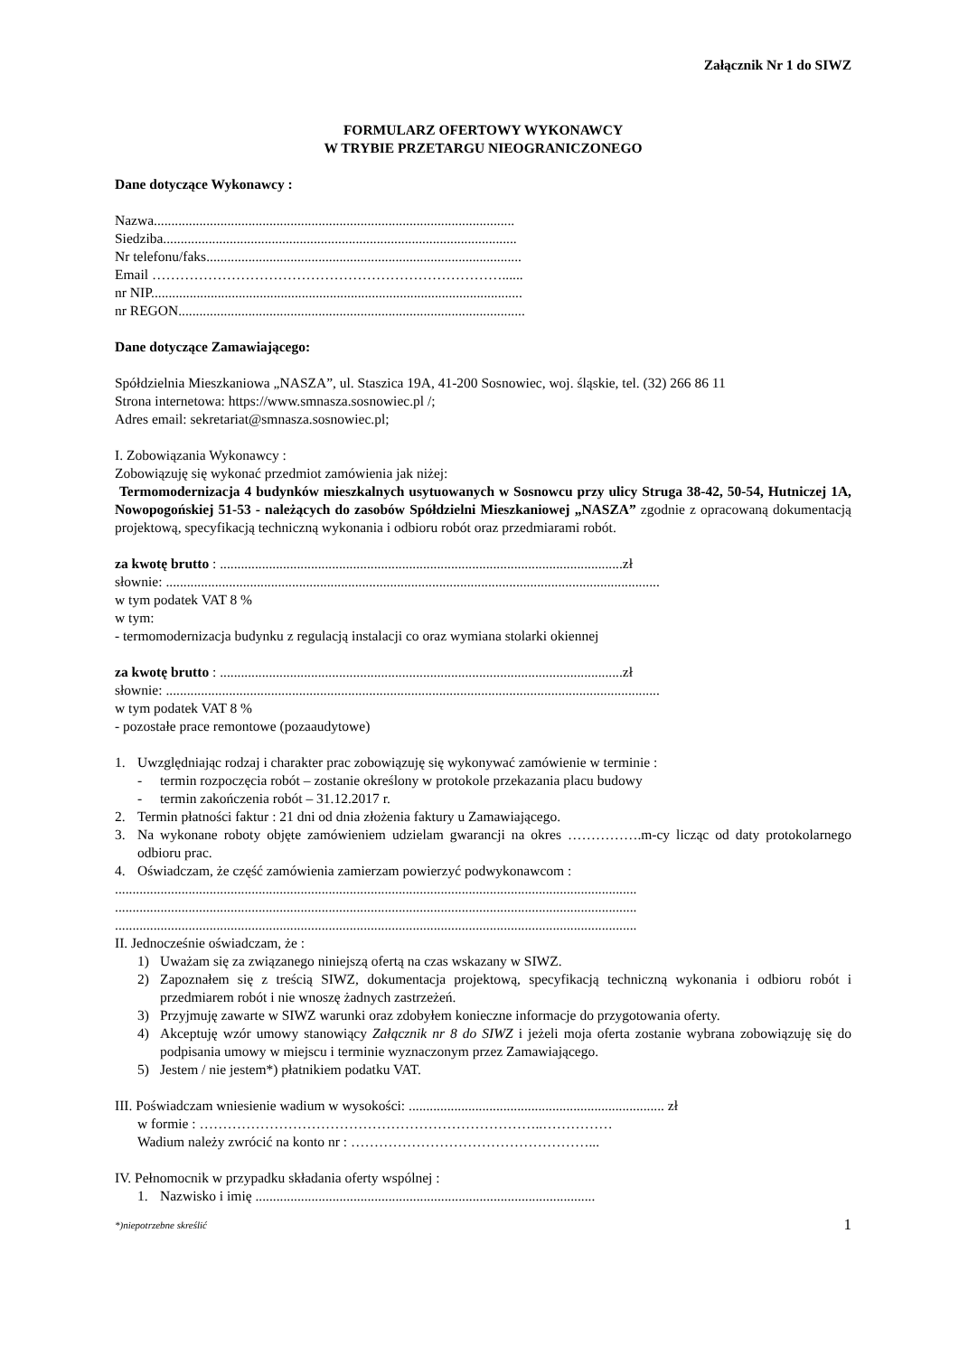Załącznik Nr 1 do SIWZ
FORMULARZ OFERTOWY WYKONAWCY
W TRYBIE PRZETARGU NIEOGRANICZONEGO
Dane dotyczące Wykonawcy :
Nazwa.......................................................................................................
Siedziba.....................................................................................................
Nr telefonu/faks..........................................................................................
Email …………………………………………………………………......
nr NIP..........................................................................................................
nr REGON...................................................................................................
Dane dotyczące Zamawiającego:
Spółdzielnia Mieszkaniowa „NASZA”, ul. Staszica 19A, 41-200 Sosnowiec, woj. śląskie, tel. (32) 266 86 11
Strona internetowa: https://www.smnasza.sosnowiec.pl /;
Adres email: sekretariat@smnasza.sosnowiec.pl;
I. Zobowiązania Wykonawcy :
Zobowiązuję się wykonać przedmiot zamówienia jak niżej:
Termomodernizacja 4 budynków mieszkalnych usytuowanych w Sosnowcu przy ulicy Struga 38-42, 50-54, Hutniczej 1A, Nowopogońskiej 51-53 - należących do zasobów Spółdzielni Mieszkaniowej „NASZA” zgodnie z opracowaną dokumentacją projektową, specyfikacją techniczną wykonania i odbioru robót oraz przedmiarami robót.
za kwotę brutto : ...................................................................................................................zł
słownie: .............................................................................................................................................
w tym podatek VAT 8 %
w tym:
- termomodernizacja budynku z regulacją instalacji co oraz wymiana stolarki okiennej
za kwotę brutto : ...................................................................................................................zł
słownie: .............................................................................................................................................
w tym podatek VAT 8 %
- pozostałe prace remontowe (pozaaudytowe)
1. Uwzględniając rodzaj i charakter prac zobowiązuję się wykonywać zamówienie w terminie :
- termin rozpoczęcia robót – zostanie określony w protokole przekazania placu budowy
- termin zakończenia robót – 31.12.2017 r.
2. Termin płatności faktur : 21 dni od dnia złożenia faktury u Zamawiającego.
3. Na wykonane roboty objęte zamówieniem udzielam gwarancji na okres …………….m-cy licząc od daty protokolarnego odbioru prac.
4. Oświadczam, że część zamówienia zamierzam powierzyć podwykonawcom :
.....................................................................................................................................................
.....................................................................................................................................................
.....................................................................................................................................................
II. Jednocześnie oświadczam, że :
1) Uważam się za związanego niniejszą ofertą na czas wskazany w SIWZ.
2) Zapoznałem się z treścią SIWZ, dokumentacja projektową, specyfikacją techniczną wykonania i odbioru robót i przedmiarem robót i nie wnoszę żadnych zastrzeżeń.
3) Przyjmuję zawarte w SIWZ warunki oraz zdobyłem konieczne informacje do przygotowania oferty.
4) Akceptuję wzór umowy stanowiący Załącznik nr 8 do SIWZ i jeżeli moja oferta zostanie wybrana zobowiązuję się do podpisania umowy w miejscu i terminie wyznaczonym przez Zamawiającego.
5) Jestem / nie jestem*) płatnikiem podatku VAT.
III. Poświadczam wniesienie wadium w wysokości: ......................................................................... zł
w formie : ………………………………………………………………..……………
Wadium należy zwrócić na konto nr : ……………………………………………...
IV. Pełnomocnik w przypadku składania oferty wspólnej :
1. Nazwisko i imię .................................................................................................
*)niepotrzebne skreślić 1